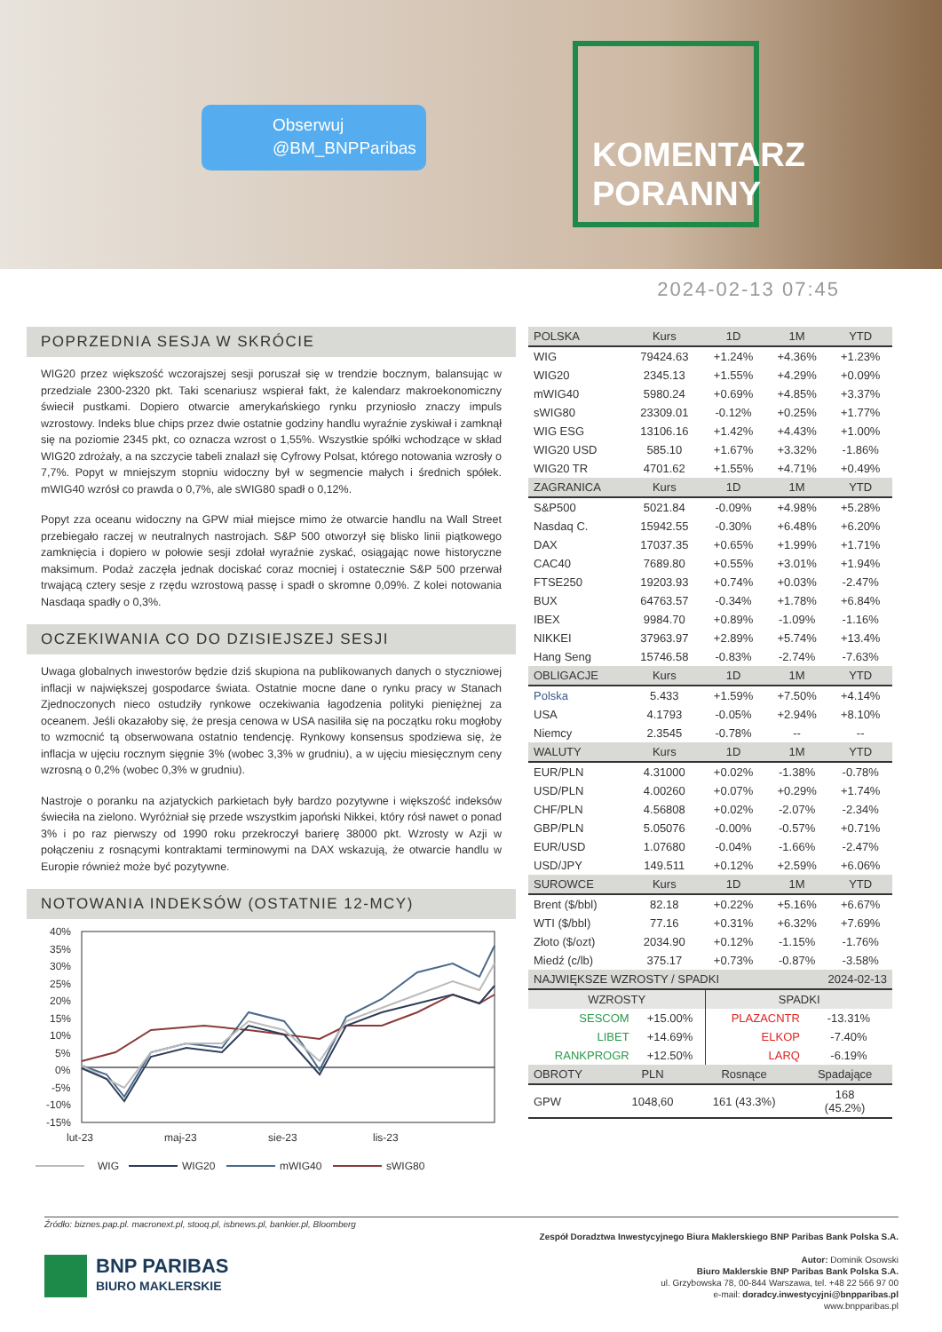Obserwuj
@BM_BNPParibas
KOMENTARZ
PORANNY
2024-02-13 07:45
POPRZEDNIA SESJA W SKRÓCIE
WIG20 przez większość wczorajszej sesji poruszał się w trendzie bocznym, balansując w przedziale 2300-2320 pkt. Taki scenariusz wspierał fakt, że kalendarz makroekonomiczny świecił pustkami. Dopiero otwarcie amerykańskiego rynku przyniosło znaczy impuls wzrostowy. Indeks blue chips przez dwie ostatnie godziny handlu wyraźnie zyskiwał i zamknął się na poziomie 2345 pkt, co oznacza wzrost o 1,55%. Wszystkie spółki wchodzące w skład WIG20 zdrożały, a na szczycie tabeli znalazł się Cyfrowy Polsat, którego notowania wzrosły o 7,7%. Popyt w mniejszym stopniu widoczny był w segmencie małych i średnich spółek. mWIG40 wzrósł co prawda o 0,7%, ale sWIG80 spadł o 0,12%.
Popyt zza oceanu widoczny na GPW miał miejsce mimo że otwarcie handlu na Wall Street przebiegało raczej w neutralnych nastrojach. S&P 500 otworzył się blisko linii piątkowego zamknięcia i dopiero w połowie sesji zdołał wyraźnie zyskać, osiągając nowe historyczne maksimum. Podaż zaczęła jednak dociskać coraz mocniej i ostatecznie S&P 500 przerwał trwającą cztery sesje z rzędu wzrostową passę i spadł o skromne 0,09%. Z kolei notowania Nasdaqa spadły o 0,3%.
OCZEKIWANIA CO DO DZISIEJSZEJ SESJI
Uwaga globalnych inwestorów będzie dziś skupiona na publikowanych danych o styczniowej inflacji w największej gospodarce świata. Ostatnie mocne dane o rynku pracy w Stanach Zjednoczonych nieco ostudziły rynkowe oczekiwania łagodzenia polityki pieniężnej za oceanem. Jeśli okazałoby się, że presja cenowa w USA nasiliła się na początku roku mogłoby to wzmocnić tą obserwowana ostatnio tendencję. Rynkowy konsensus spodziewa się, że inflacja w ujęciu rocznym sięgnie 3% (wobec 3,3% w grudniu), a w ujęciu miesięcznym ceny wzrosną o 0,2% (wobec 0,3% w grudniu).
Nastroje o poranku na azjatyckich parkietach były bardzo pozytywne i większość indeksów świeciła na zielono. Wyróżniał się przede wszystkim japoński Nikkei, który rósł nawet o ponad 3% i po raz pierwszy od 1990 roku przekroczył barierę 38000 pkt. Wzrosty w Azji w połączeniu z rosnącymi kontraktami terminowymi na DAX wskazują, że otwarcie handlu w Europie również może być pozytywne.
NOTOWANIA INDEKSÓW (OSTATNIE 12-MCY)
40%
35%
30%
25%
20%
15%
10%
5%
0%
-5%
-10%
-15%
lut-23
maj-23
sie-23
lis-23
WIG
WIG20
mWIG40
sWIG80
| POLSKA | Kurs | 1D | 1M | YTD |
| --- | --- | --- | --- | --- |
| WIG | 79424.63 | +1.24% | +4.36% | +1.23% |
| WIG20 | 2345.13 | +1.55% | +4.29% | +0.09% |
| mWIG40 | 5980.24 | +0.69% | +4.85% | +3.37% |
| sWIG80 | 23309.01 | -0.12% | +0.25% | +1.77% |
| WIG ESG | 13106.16 | +1.42% | +4.43% | +1.00% |
| WIG20 USD | 585.10 | +1.67% | +3.32% | -1.86% |
| WIG20 TR | 4701.62 | +1.55% | +4.71% | +0.49% |
| ZAGRANICA | Kurs | 1D | 1M | YTD |
| S&P500 | 5021.84 | -0.09% | +4.98% | +5.28% |
| Nasdaq C. | 15942.55 | -0.30% | +6.48% | +6.20% |
| DAX | 17037.35 | +0.65% | +1.99% | +1.71% |
| CAC40 | 7689.80 | +0.55% | +3.01% | +1.94% |
| FTSE250 | 19203.93 | +0.74% | +0.03% | -2.47% |
| BUX | 64763.57 | -0.34% | +1.78% | +6.84% |
| IBEX | 9984.70 | +0.89% | -1.09% | -1.16% |
| NIKKEI | 37963.97 | +2.89% | +5.74% | +13.4% |
| Hang Seng | 15746.58 | -0.83% | -2.74% | -7.63% |
| OBLIGACJE | Kurs | 1D | 1M | YTD |
| Polska | 5.433 | +1.59% | +7.50% | +4.14% |
| USA | 4.1793 | -0.05% | +2.94% | +8.10% |
| Niemcy | 2.3545 | -0.78% | -- | -- |
| WALUTY | Kurs | 1D | 1M | YTD |
| EUR/PLN | 4.31000 | +0.02% | -1.38% | -0.78% |
| USD/PLN | 4.00260 | +0.07% | +0.29% | +1.74% |
| CHF/PLN | 4.56808 | +0.02% | -2.07% | -2.34% |
| GBP/PLN | 5.05076 | -0.00% | -0.57% | +0.71% |
| EUR/USD | 1.07680 | -0.04% | -1.66% | -2.47% |
| USD/JPY | 149.511 | +0.12% | +2.59% | +6.06% |
| SUROWCE | Kurs | 1D | 1M | YTD |
| Brent ($/bbl) | 82.18 | +0.22% | +5.16% | +6.67% |
| WTI ($/bbl) | 77.16 | +0.31% | +6.32% | +7.69% |
| Złoto ($/ozt) | 2034.90 | +0.12% | -1.15% | -1.76% |
| Miedź (c/lb) | 375.17 | +0.73% | -0.87% | -3.58% |
| NAJWIĘKSZE WZROSTY / SPADKI | | | 2024-02-13 |
| --- | --- | --- | --- |
| WZROSTY | | SPADKI | |
| SESCOM | +15.00% | PLAZACNTR | -13.31% |
| LIBET | +14.69% | ELKOP | -7.40% |
| RANKPROGR | +12.50% | LARQ | -6.19% |
| OBROTY | PLN | Rosnące | Spadające |
| --- | --- | --- | --- |
| GPW | 1048,60 | 161 (43.3%) | 168 (45.2%) |
Źródło: biznes.pap.pl. macronext.pl, stooq.pl, isbnews.pl, bankier.pl, Bloomberg
BNP PARIBAS
BIURO MAKLERSKIE
Zespół Doradztwa Inwestycyjnego Biura Maklerskiego BNP Paribas Bank Polska S.A.
Autor: Dominik Osowski
Biuro Maklerskie BNP Paribas Bank Polska S.A.
ul. Grzybowska 78, 00-844 Warszawa, tel. +48 22 566 97 00
e-mail: doradcy.inwestycyjni@bnpparibas.pl
www.bnpparibas.pl